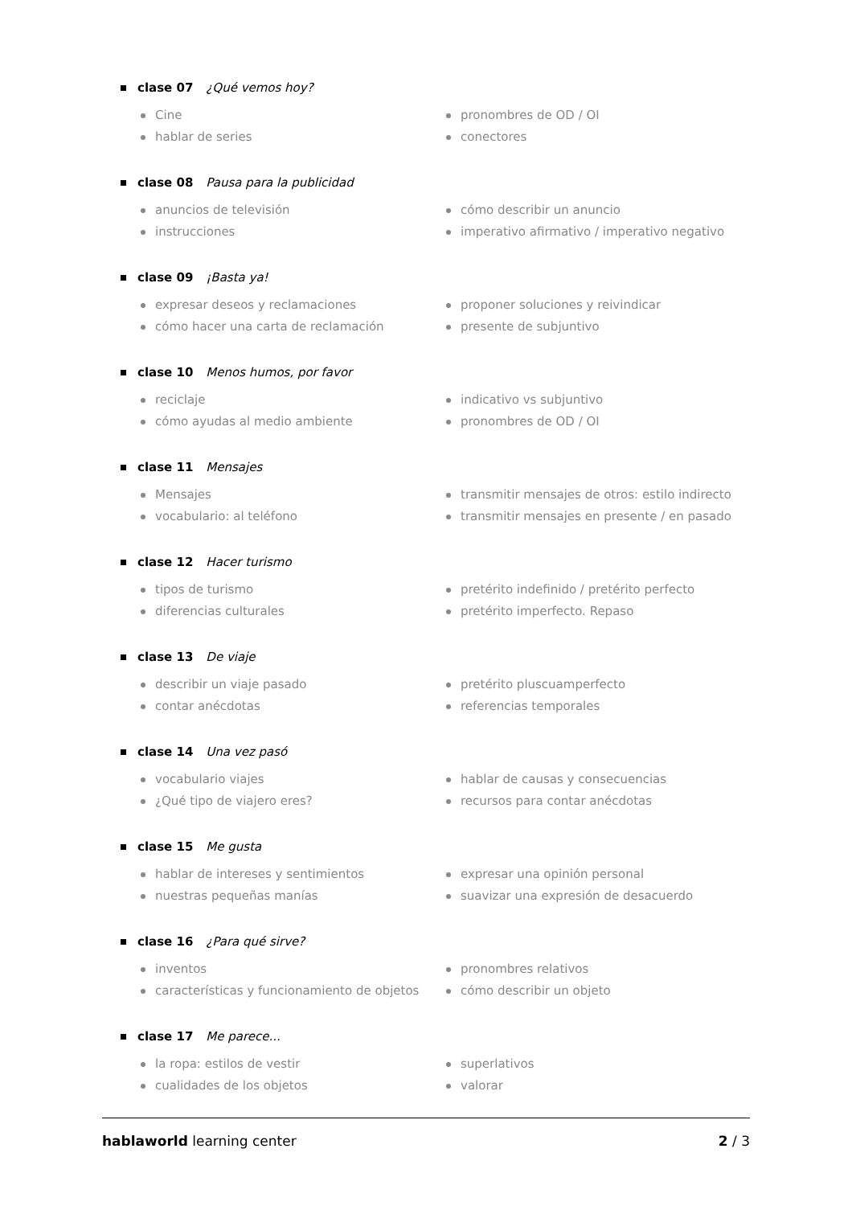clase 07 ¿Qué vemos hoy?
Cine
hablar de series
pronombres de OD / OI
conectores
clase 08 Pausa para la publicidad
anuncios de televisión
instrucciones
cómo describir un anuncio
imperativo afirmativo / imperativo negativo
clase 09 ¡Basta ya!
expresar deseos y reclamaciones
cómo hacer una carta de reclamación
proponer soluciones y reivindicar
presente de subjuntivo
clase 10 Menos humos, por favor
reciclaje
cómo ayudas al medio ambiente
indicativo vs subjuntivo
pronombres de OD / OI
clase 11 Mensajes
Mensajes
vocabulario: al teléfono
transmitir mensajes de otros: estilo indirecto
transmitir mensajes en presente / en pasado
clase 12 Hacer turismo
tipos de turismo
diferencias culturales
pretérito indefinido / pretérito perfecto
pretérito imperfecto. Repaso
clase 13 De viaje
describir un viaje pasado
contar anécdotas
pretérito pluscuamperfecto
referencias temporales
clase 14 Una vez pasó
vocabulario viajes
¿Qué tipo de viajero eres?
hablar de causas y consecuencias
recursos para contar anécdotas
clase 15 Me gusta
hablar de intereses y sentimientos
nuestras pequeñas manías
expresar una opinión personal
suavizar una expresión de desacuerdo
clase 16 ¿Para qué sirve?
inventos
características y funcionamiento de objetos
pronombres relativos
cómo describir un objeto
clase 17 Me parece...
la ropa: estilos de vestir
cualidades de los objetos
superlativos
valorar
hablaworld learning center 2 / 3